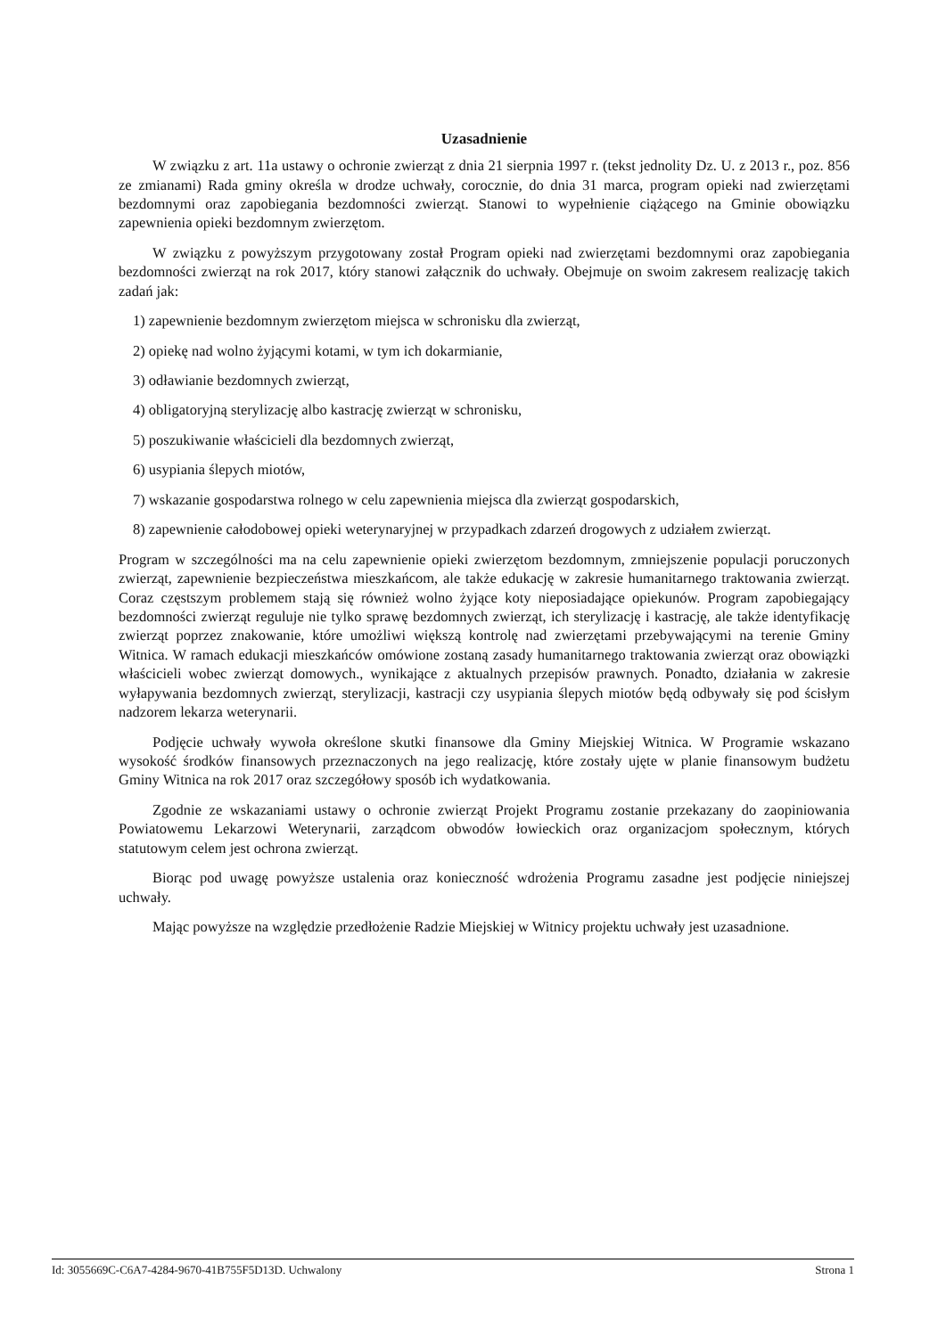Uzasadnienie
W związku z art. 11a ustawy o ochronie zwierząt z dnia 21 sierpnia 1997 r. (tekst jednolity Dz. U. z 2013 r., poz. 856 ze zmianami) Rada gminy określa w drodze uchwały, corocznie, do dnia 31 marca, program opieki nad zwierzętami bezdomnymi oraz zapobiegania bezdomności zwierząt. Stanowi to wypełnienie ciążącego na Gminie obowiązku zapewnienia opieki bezdomnym zwierzętom.
W związku z powyższym przygotowany został Program opieki nad zwierzętami bezdomnymi oraz zapobiegania bezdomności zwierząt na rok 2017, który stanowi załącznik do uchwały. Obejmuje on swoim zakresem realizację takich zadań jak:
1) zapewnienie bezdomnym zwierzętom miejsca w schronisku dla zwierząt,
2) opiekę nad wolno żyjącymi kotami, w tym ich dokarmianie,
3) odławianie bezdomnych zwierząt,
4) obligatoryjną sterylizację albo kastrację zwierząt w schronisku,
5) poszukiwanie właścicieli dla bezdomnych zwierząt,
6) usypiania ślepych miotów,
7) wskazanie gospodarstwa rolnego w celu zapewnienia miejsca dla zwierząt gospodarskich,
8) zapewnienie całodobowej opieki weterynaryjnej w przypadkach zdarzeń drogowych z udziałem zwierząt.
Program w szczególności ma na celu zapewnienie opieki zwierzętom bezdomnym, zmniejszenie populacji poruczonych zwierząt, zapewnienie bezpieczeństwa mieszkańcom, ale także edukację w zakresie humanitarnego traktowania zwierząt. Coraz częstszym problemem stają się również wolno żyjące koty nieposiadające opiekunów. Program zapobiegający bezdomności zwierząt reguluje nie tylko sprawę bezdomnych zwierząt, ich sterylizację i kastrację, ale także identyfikację zwierząt poprzez znakowanie, które umożliwi większą kontrolę nad zwierzętami przebywającymi na terenie Gminy Witnica. W ramach edukacji mieszkańców omówione zostaną zasady humanitarnego traktowania zwierząt oraz obowiązki właścicieli wobec zwierząt domowych., wynikające z aktualnych przepisów prawnych. Ponadto, działania w zakresie wyłapywania bezdomnych zwierząt, sterylizacji, kastracji czy usypiania ślepych miotów będą odbywały się pod ścisłym nadzorem lekarza weterynarii.
Podjęcie uchwały wywoła określone skutki finansowe dla Gminy Miejskiej Witnica. W Programie wskazano wysokość środków finansowych przeznaczonych na jego realizację, które zostały ujęte w planie finansowym budżetu Gminy Witnica na rok 2017 oraz szczegółowy sposób ich wydatkowania.
Zgodnie ze wskazaniami ustawy o ochronie zwierząt Projekt Programu zostanie przekazany do zaopiniowania Powiatowemu Lekarzowi Weterynarii, zarządcom obwodów łowieckich oraz organizacjom społecznym, których statutowym celem jest ochrona zwierząt.
Biorąc pod uwagę powyższe ustalenia oraz konieczność wdrożenia Programu zasadne jest podjęcie niniejszej uchwały.
Mając powyższe na względzie przedłożenie Radzie Miejskiej w Witnicy projektu uchwały jest uzasadnione.
Id: 3055669C-C6A7-4284-9670-41B755F5D13D. Uchwalony Strona 1